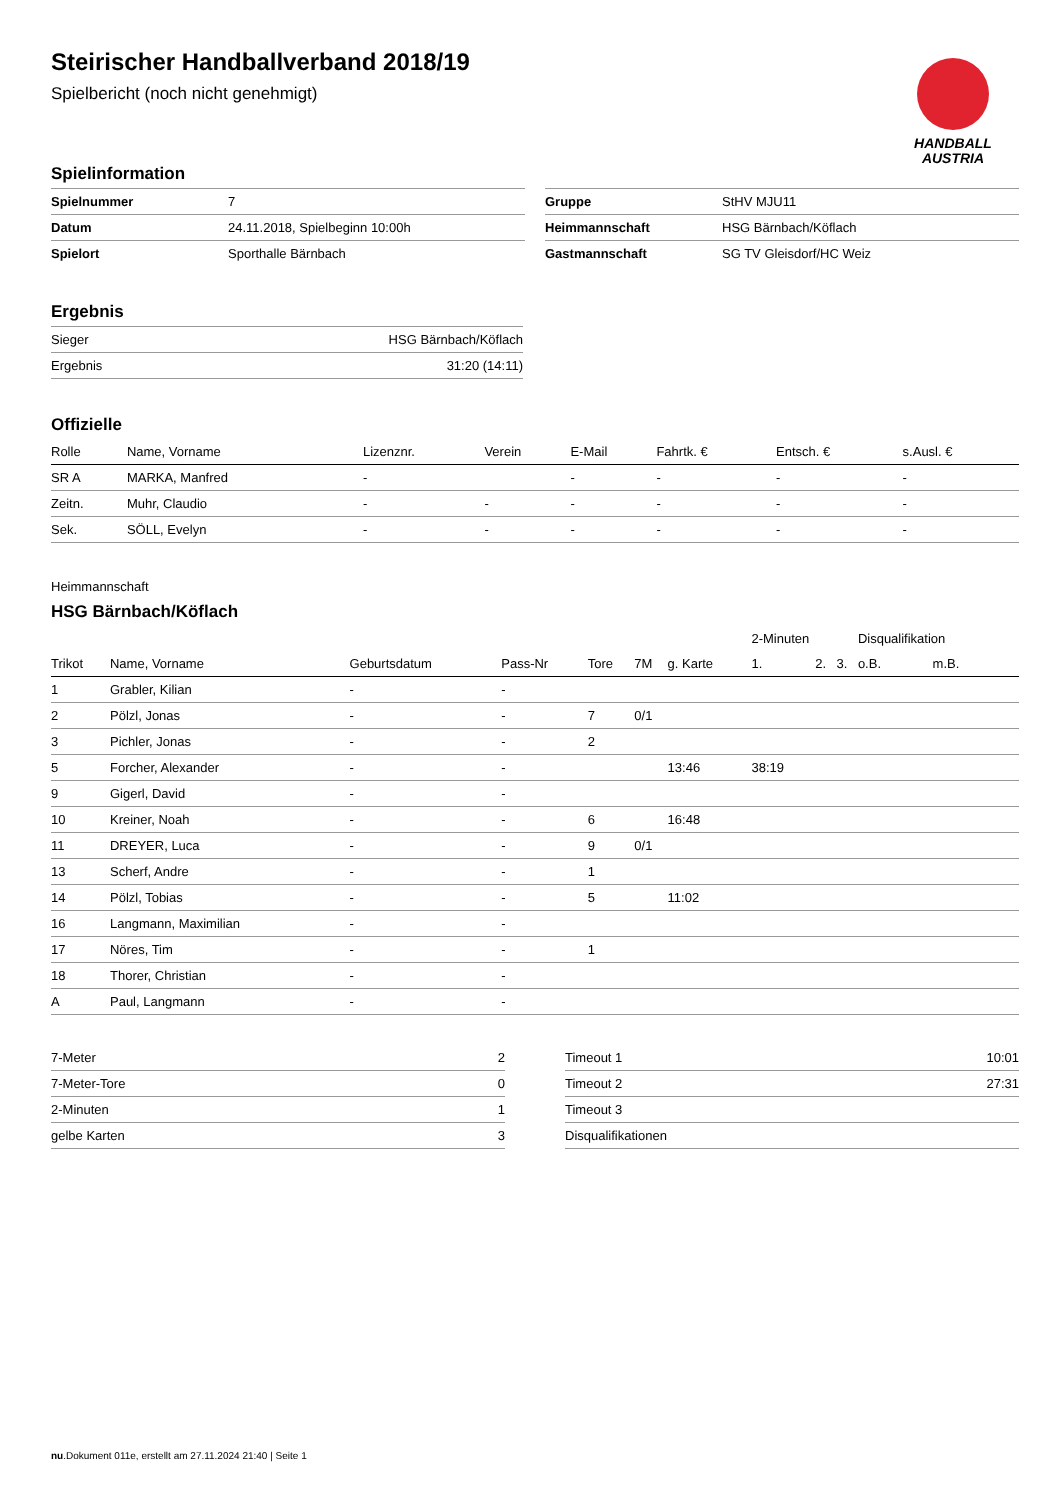Steirischer Handballverband 2018/19
Spielbericht (noch nicht genehmigt)
HANDBALL
AUSTRIA
Spielinformation
| Spielnummer | 7 |
| Datum | 24.11.2018, Spielbeginn 10:00h |
| Spielort | Sporthalle Bärnbach |
| Gruppe | StHV MJU11 |
| Heimmannschaft | HSG Bärnbach/Köflach |
| Gastmannschaft | SG TV Gleisdorf/HC Weiz |
Ergebnis
| Sieger | HSG Bärnbach/Köflach |
| Ergebnis | 31:20 (14:11) |
Offizielle
| Rolle | Name, Vorname | Lizenznr. | Verein | E-Mail | Fahrtk. € | Entsch. € | s.Ausl. € |
| --- | --- | --- | --- | --- | --- | --- | --- |
| SR A | MARKA, Manfred | - | | - | - | - | - |
| Zeitn. | Muhr, Claudio | - | - | - | - | - | - |
| Sek. | SÖLL, Evelyn | - | - | - | - | - | - |
Heimmannschaft
HSG Bärnbach/Köflach
| | | | | | | | 2-Minuten | | | Disqualifikation | |
| Trikot | Name, Vorname | Geburtsdatum | Pass-Nr | Tore | 7M | g. Karte | 1. | 2. | 3. | o.B. | m.B. |
| 1 | Grabler, Kilian | - | - | | | | | | | | |
| 2 | Pölzl, Jonas | - | - | 7 | 0/1 | | | | | | |
| 3 | Pichler, Jonas | - | - | 2 | | | | | | | |
| 5 | Forcher, Alexander | - | - | | | 13:46 | 38:19 | | | | |
| 9 | Gigerl, David | - | - | | | | | | | | |
| 10 | Kreiner, Noah | - | - | 6 | | 16:48 | | | | | |
| 11 | DREYER, Luca | - | - | 9 | 0/1 | | | | | | |
| 13 | Scherf, Andre | - | - | 1 | | | | | | | |
| 14 | Pölzl, Tobias | - | - | 5 | | 11:02 | | | | | |
| 16 | Langmann, Maximilian | - | - | | | | | | | | |
| 17 | Nöres, Tim | - | - | 1 | | | | | | | |
| 18 | Thorer, Christian | - | - | | | | | | | | |
| A | Paul, Langmann | - | - | | | | | | | | |
| 7-Meter | 2 |
| 7-Meter-Tore | 0 |
| 2-Minuten | 1 |
| gelbe Karten | 3 |
| Timeout 1 | 10:01 |
| Timeout 2 | 27:31 |
| Timeout 3 | |
| Disqualifikationen | |
nu.Dokument 011e, erstellt am 27.11.2024 21:40 | Seite 1